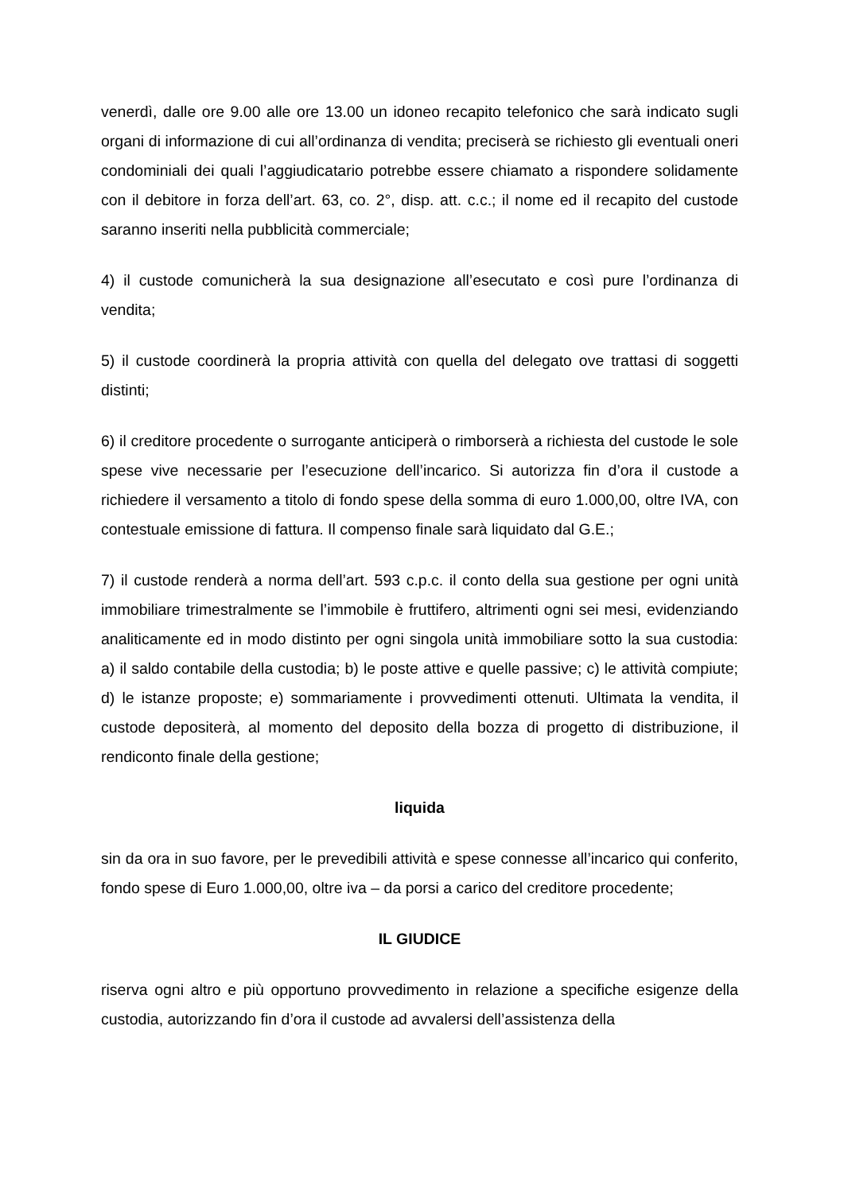venerdì, dalle ore 9.00 alle ore 13.00 un idoneo recapito telefonico che sarà indicato sugli organi di informazione di cui all’ordinanza di vendita; preciserà se richiesto gli eventuali oneri condominiali dei quali l’aggiudicatario potrebbe essere chiamato a rispondere solidamente con il debitore in forza dell’art. 63, co. 2°, disp. att. c.c.; il nome ed il recapito del custode saranno inseriti nella pubblicità commerciale;
4) il custode comunicherà la sua designazione all’esecutato e così pure l’ordinanza di vendita;
5) il custode coordinerà la propria attività con quella del delegato ove trattasi di soggetti distinti;
6) il creditore procedente o surrogante anticiperà o rimborserà a richiesta del custode le sole spese vive necessarie per l’esecuzione dell’incarico. Si autorizza fin d’ora il custode a richiedere il versamento a titolo di fondo spese della somma di euro 1.000,00, oltre IVA, con contestuale emissione di fattura. Il compenso finale sarà liquidato dal G.E.;
7) il custode renderà a norma dell’art. 593 c.p.c. il conto della sua gestione per ogni unità immobiliare trimestralmente se l’immobile è fruttifero, altrimenti ogni sei mesi, evidenziando analiticamente ed in modo distinto per ogni singola unità immobiliare sotto la sua custodia: a) il saldo contabile della custodia; b) le poste attive e quelle passive; c) le attività compiute; d) le istanze proposte; e) sommariamente i provvedimenti ottenuti. Ultimata la vendita, il custode depositerà, al momento del deposito della bozza di progetto di distribuzione, il rendiconto finale della gestione;
liquida
sin da ora in suo favore, per le prevedibili attività e spese connesse all’incarico qui conferito, fondo spese di Euro 1.000,00, oltre iva – da porsi a carico del creditore procedente;
IL GIUDICE
riserva ogni altro e più opportuno provvedimento in relazione a specifiche esigenze della custodia, autorizzando fin d’ora il custode ad avvalersi dell’assistenza della